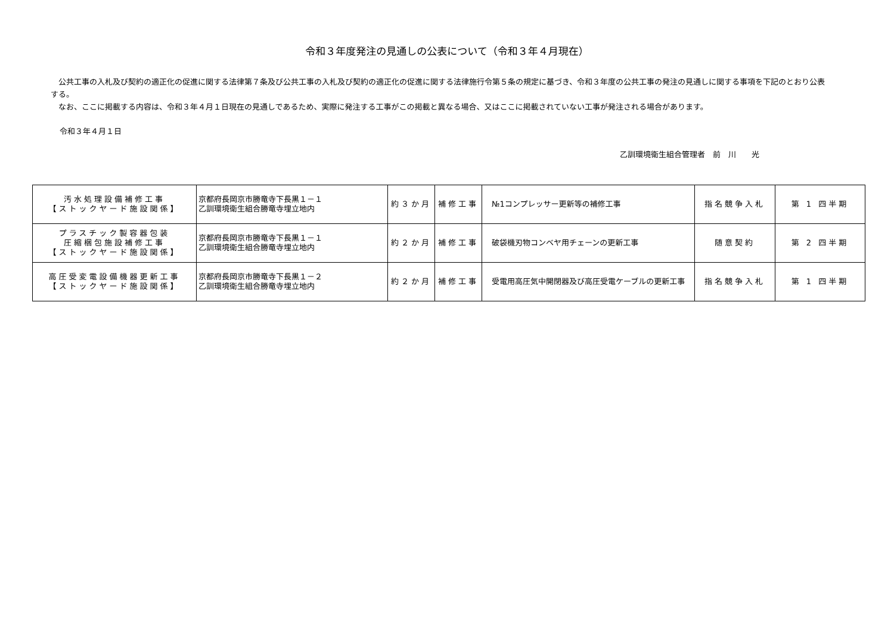令和３年度発注の見通しの公表について（令和３年４月現在）
　公共工事の入札及び契約の適正化の促進に関する法律第７条及び公共工事の入札及び契約の適正化の促進に関する法律施行令第５条の規定に基づき、令和３年度の公共工事の発注の見通しに関する事項を下記のとおり公表する。
　なお、ここに掲載する内容は、令和３年４月１日現在の見通しであるため、実際に発注する工事がこの掲載と異なる場合、又はここに掲載されていない工事が発注される場合があります。
令和３年４月１日
乙訓環境衛生組合管理者　前　川　　光
| 汚水処理設備補修工事 【ストックヤード施設関係】 | 京都府長岡京市勝竜寺下長黒１－１ 乙訓環境衛生組合勝竜寺埋立地内 | 約３か月 | 補修工事 | №1コンプレッサー更新等の補修工事 | 指名競争入札 | 第 1 四半期 |
| プラスチック製容器包装 圧縮梱包施設補修工事 【ストックヤード施設関係】 | 京都府長岡京市勝竜寺下長黒１－１ 乙訓環境衛生組合勝竜寺埋立地内 | 約２か月 | 補修工事 | 破袋機刃物コンベヤ用チェーンの更新工事 | 随意契約 | 第 2 四半期 |
| 高圧受変電設備機器更新工事 【ストックヤード施設関係】 | 京都府長岡京市勝竜寺下長黒１－２ 乙訓環境衛生組合勝竜寺埋立地内 | 約２か月 | 補修工事 | 受電用高圧気中開閉器及び高圧受電ケーブルの更新工事 | 指名競争入札 | 第 1 四半期 |